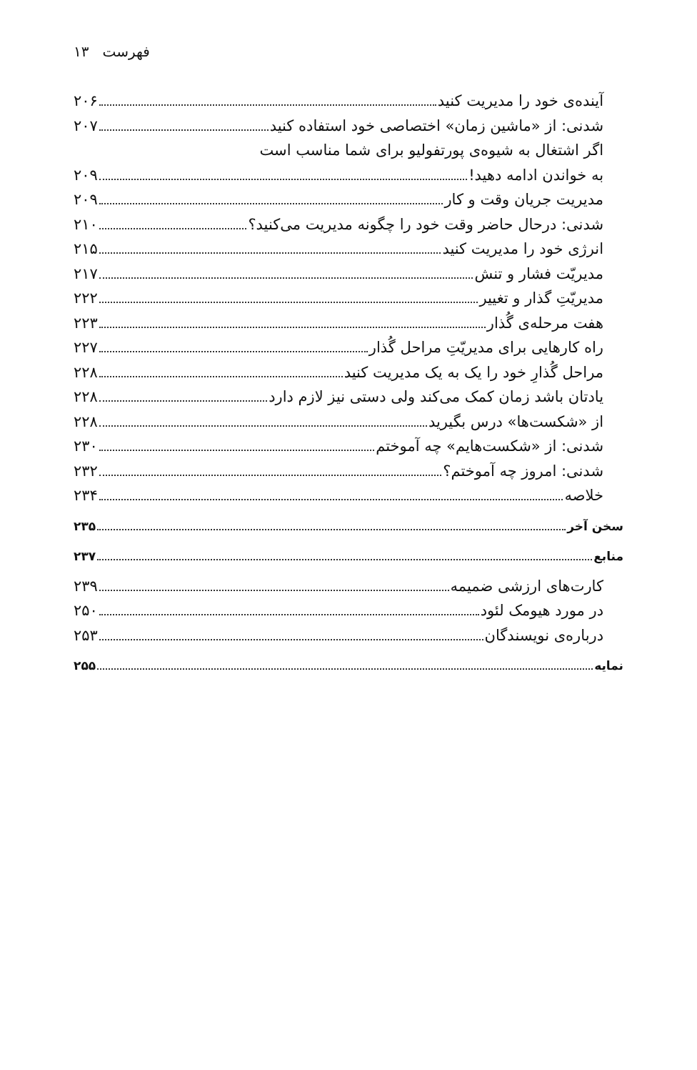فهرست ۱۳
آینده‌ی خود را مدیریت کنید ۲۰۶
شدنی: از «ماشین زمان» اختصاصی خود استفاده کنید ۲۰۷
اگر اشتغال به شیوه‌ی پورتفولیو برای شما مناسب است
به خواندن ادامه دهید! ۲۰۹
مدیریت جریان وقت و کار ۲۰۹
شدنی: درحال حاضر وقت خود را چگونه مدیریت می‌کنید؟ ۲۱۰
انرژی خود را مدیریت کنید ۲۱۵
مدیریّت فشار و تنش ۲۱۷
مدیریّتِ گذار و تغییر ۲۲۲
هفت مرحله‌ی گُذار ۲۲۳
راه کارهایی برای مدیریّتِ مراحل گُذار ۲۲۷
مراحل گُذارِ خود را یک به یک مدیریت کنید ۲۲۸
یادتان باشد زمان کمک می‌کند ولی دستی نیز لازم دارد ۲۲۸
از «شکست‌ها» درس بگیرید ۲۲۸
شدنی: از «شکست‌هایم» چه آموختم ۲۳۰
شدنی: امروز چه آموختم؟ ۲۳۲
خلاصه ۲۳۴
سخن آخر ۲۳۵
منابع ۲۳۷
کارت‌های ارزشی ضمیمه ۲۳۹
در مورد هیومک لئود ۲۵۰
درباره‌ی نویسندگان ۲۵۳
نمایه ۲۵۵